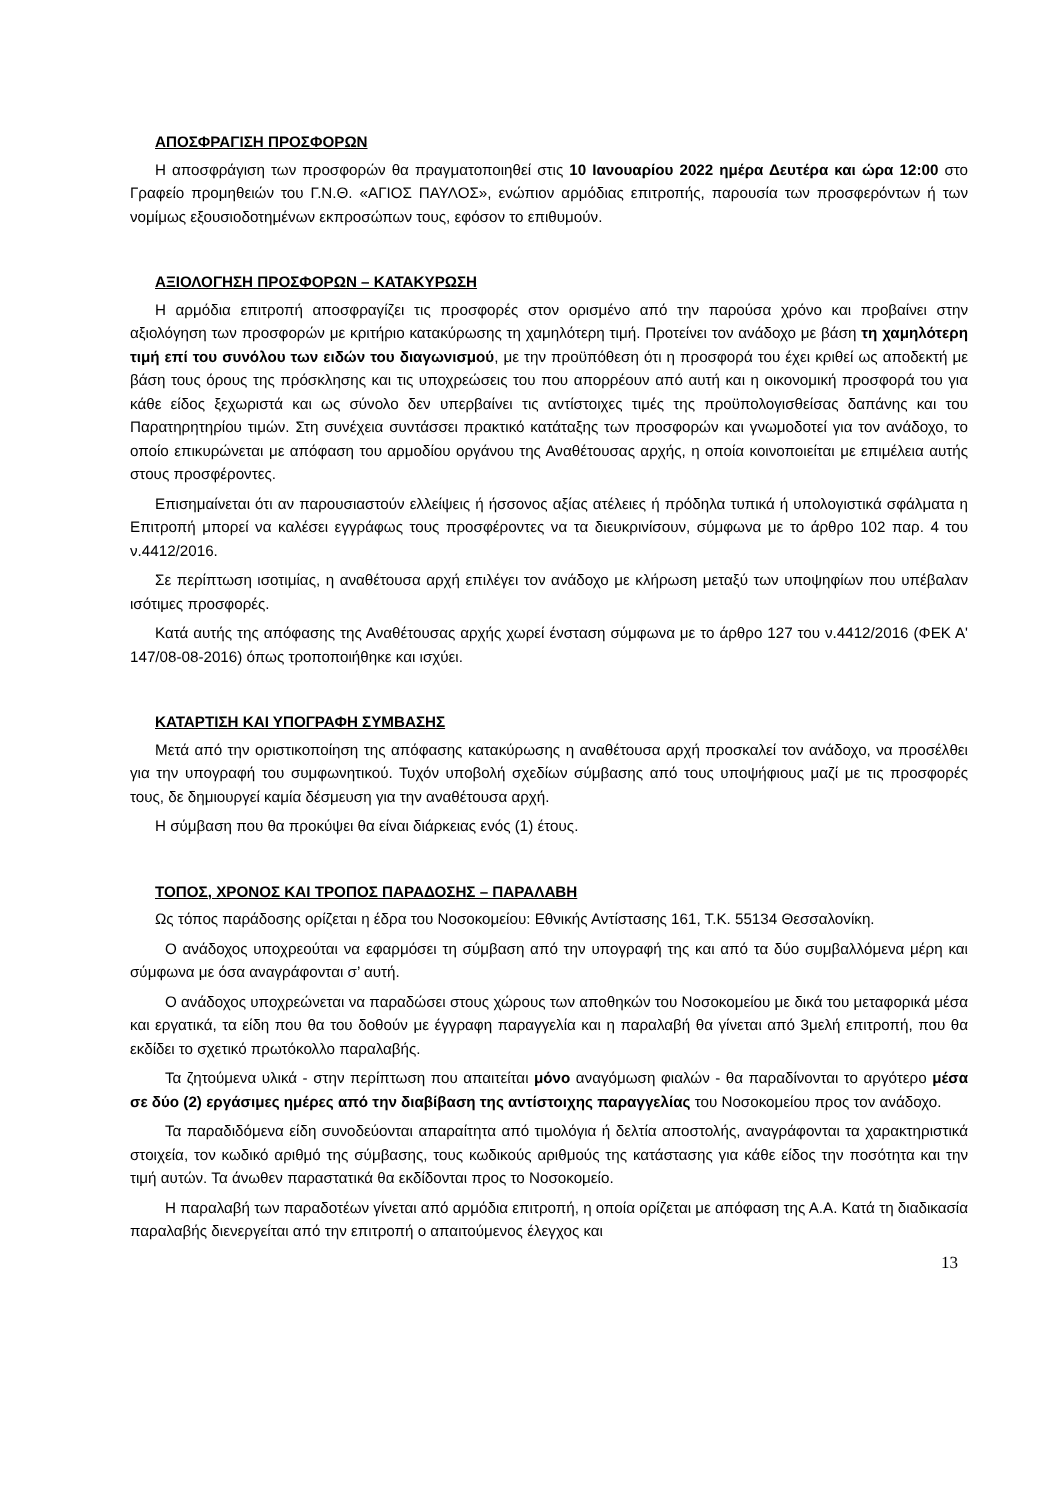ΑΠΟΣΦΡΑΓΙΣΗ ΠΡΟΣΦΟΡΩΝ
Η αποσφράγιση των προσφορών θα πραγματοποιηθεί στις 10 Ιανουαρίου 2022 ημέρα Δευτέρα και ώρα 12:00 στο Γραφείο προμηθειών του Γ.Ν.Θ. «ΑΓΙΟΣ ΠΑΥΛΟΣ», ενώπιον αρμόδιας επιτροπής, παρουσία των προσφερόντων ή των νομίμως εξουσιοδοτημένων εκπροσώπων τους, εφόσον το επιθυμούν.
ΑΞΙΟΛΟΓΗΣΗ ΠΡΟΣΦΟΡΩΝ – ΚΑΤΑΚΥΡΩΣΗ
Η αρμόδια επιτροπή αποσφραγίζει τις προσφορές στον ορισμένο από την παρούσα χρόνο και προβαίνει στην αξιολόγηση των προσφορών με κριτήριο κατακύρωσης τη χαμηλότερη τιμή. Προτείνει τον ανάδοχο με βάση τη χαμηλότερη τιμή επί του συνόλου των ειδών του διαγωνισμού, με την προϋπόθεση ότι η προσφορά του έχει κριθεί ως αποδεκτή με βάση τους όρους της πρόσκλησης και τις υποχρεώσεις του που απορρέουν από αυτή και η οικονομική προσφορά του για κάθε είδος ξεχωριστά και ως σύνολο δεν υπερβαίνει τις αντίστοιχες τιμές της προϋπολογισθείσας δαπάνης και του Παρατηρητηρίου τιμών. Στη συνέχεια συντάσσει πρακτικό κατάταξης των προσφορών και γνωμοδοτεί για τον ανάδοχο, το οποίο επικυρώνεται με απόφαση του αρμοδίου οργάνου της Αναθέτουσας αρχής, η οποία κοινοποιείται με επιμέλεια αυτής στους προσφέροντες.
Επισημαίνεται ότι αν παρουσιαστούν ελλείψεις ή ήσσονος αξίας ατέλειες ή πρόδηλα τυπικά ή υπολογιστικά σφάλματα η Επιτροπή μπορεί να καλέσει εγγράφως τους προσφέροντες να τα διευκρινίσουν, σύμφωνα με το άρθρο 102 παρ. 4 του ν.4412/2016.
Σε περίπτωση ισοτιμίας, η αναθέτουσα αρχή επιλέγει τον ανάδοχο με κλήρωση μεταξύ των υποψηφίων που υπέβαλαν ισότιμες προσφορές.
Κατά αυτής της απόφασης της Αναθέτουσας αρχής χωρεί ένσταση σύμφωνα με το άρθρο 127 του ν.4412/2016 (ΦΕΚ Α' 147/08-08-2016) όπως τροποποιήθηκε και ισχύει.
ΚΑΤΑΡΤΙΣΗ ΚΑΙ ΥΠΟΓΡΑΦΗ ΣΥΜΒΑΣΗΣ
Μετά από την οριστικοποίηση της απόφασης κατακύρωσης η αναθέτουσα αρχή προσκαλεί τον ανάδοχο, να προσέλθει για την υπογραφή του συμφωνητικού. Τυχόν υποβολή σχεδίων σύμβασης από τους υποψήφιους μαζί με τις προσφορές τους, δε δημιουργεί καμία δέσμευση για την αναθέτουσα αρχή.
Η σύμβαση που θα προκύψει θα είναι διάρκειας ενός (1) έτους.
ΤΟΠΟΣ, ΧΡΟΝΟΣ ΚΑΙ ΤΡΟΠΟΣ ΠΑΡΑΔΟΣΗΣ – ΠΑΡΑΛΑΒΗ
Ως τόπος παράδοσης ορίζεται η έδρα του Νοσοκομείου: Εθνικής Αντίστασης 161, Τ.Κ. 55134 Θεσσαλονίκη.
Ο ανάδοχος υποχρεούται να εφαρμόσει τη σύμβαση από την υπογραφή της και από τα δύο συμβαλλόμενα μέρη και σύμφωνα με όσα αναγράφονται σ’ αυτή.
Ο ανάδοχος υποχρεώνεται να παραδώσει στους χώρους των αποθηκών του Νοσοκομείου με δικά του μεταφορικά μέσα και εργατικά, τα είδη που θα του δοθούν με έγγραφη παραγγελία και η παραλαβή θα γίνεται από 3μελή επιτροπή, που θα εκδίδει το σχετικό πρωτόκολλο παραλαβής.
Τα ζητούμενα υλικά - στην περίπτωση που απαιτείται μόνο αναγόμωση φιαλών - θα παραδίνονται το αργότερο μέσα σε δύο (2) εργάσιμες ημέρες από την διαβίβαση της αντίστοιχης παραγγελίας του Νοσοκομείου προς τον ανάδοχο.
Τα παραδιδόμενα είδη συνοδεύονται απαραίτητα από τιμολόγια ή δελτία αποστολής, αναγράφονται τα χαρακτηριστικά στοιχεία, τον κωδικό αριθμό της σύμβασης, τους κωδικούς αριθμούς της κατάστασης για κάθε είδος την ποσότητα και την τιμή αυτών. Τα άνωθεν παραστατικά θα εκδίδονται προς το Νοσοκομείο.
Η παραλαβή των παραδοτέων γίνεται από αρμόδια επιτροπή, η οποία ορίζεται με απόφαση της Α.Α. Κατά τη διαδικασία παραλαβής διενεργείται από την επιτροπή ο απαιτούμενος έλεγχος και
13